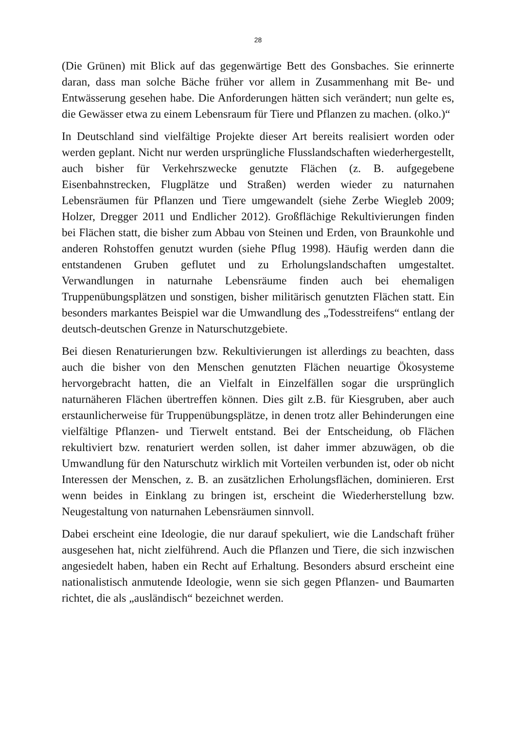28
(Die Grünen) mit Blick auf das gegenwärtige Bett des Gonsbaches. Sie erinnerte daran, dass man solche Bäche früher vor allem in Zusammenhang mit Be- und Entwässerung gesehen habe. Die Anforderungen hätten sich verändert; nun gelte es, die Gewässer etwa zu einem Lebensraum für Tiere und Pflanzen zu machen. (olko.)“
In Deutschland sind vielfältige Projekte dieser Art bereits realisiert worden oder werden geplant. Nicht nur werden ursprüngliche Flusslandschaften wiederhergestellt, auch bisher für Verkehrszwecke genutzte Flächen (z. B. aufgegebene Eisenbahnstrecken, Flugplätze und Straßen) werden wieder zu naturnahen Lebensräumen für Pflanzen und Tiere umgewandelt (siehe Zerbe Wiegleb 2009; Holzer, Dregger 2011 und Endlicher 2012). Großflächige Rekultivierungen finden bei Flächen statt, die bisher zum Abbau von Steinen und Erden, von Braunkohle und anderen Rohstoffen genutzt wurden (siehe Pflug 1998). Häufig werden dann die entstandenen Gruben geflutet und zu Erholungslandschaften umgestaltet. Verwandlungen in naturnahe Lebensräume finden auch bei ehemaligen Truppenübungsplätzen und sonstigen, bisher militärisch genutzten Flächen statt. Ein besonders markantes Beispiel war die Umwandlung des „Todesstreifens“ entlang der deutsch-deutschen Grenze in Naturschutzgebiete.
Bei diesen Renaturierungen bzw. Rekultivierungen ist allerdings zu beachten, dass auch die bisher von den Menschen genutzten Flächen neuartige Ökosysteme hervorgebracht hatten, die an Vielfalt in Einzelfällen sogar die ursprünglich naturnäheren Flächen übertreffen können. Dies gilt z.B. für Kiesgruben, aber auch erstaunlicherweise für Truppenübungsplätze, in denen trotz aller Behinderungen eine vielfältige Pflanzen- und Tierwelt entstand. Bei der Entscheidung, ob Flächen rekultiviert bzw. renaturiert werden sollen, ist daher immer abzuwägen, ob die Umwandlung für den Naturschutz wirklich mit Vorteilen verbunden ist, oder ob nicht Interessen der Menschen, z. B. an zusätzlichen Erholungsflächen, dominieren. Erst wenn beides in Einklang zu bringen ist, erscheint die Wiederherstellung bzw. Neugestaltung von naturnahen Lebensräumen sinnvoll.
Dabei erscheint eine Ideologie, die nur darauf spekuliert, wie die Landschaft früher ausgesehen hat, nicht zielführend. Auch die Pflanzen und Tiere, die sich inzwischen angesiedelt haben, haben ein Recht auf Erhaltung. Besonders absurd erscheint eine nationalistisch anmutende Ideologie, wenn sie sich gegen Pflanzen- und Baumarten richtet, die als „ausländisch“ bezeichnet werden.